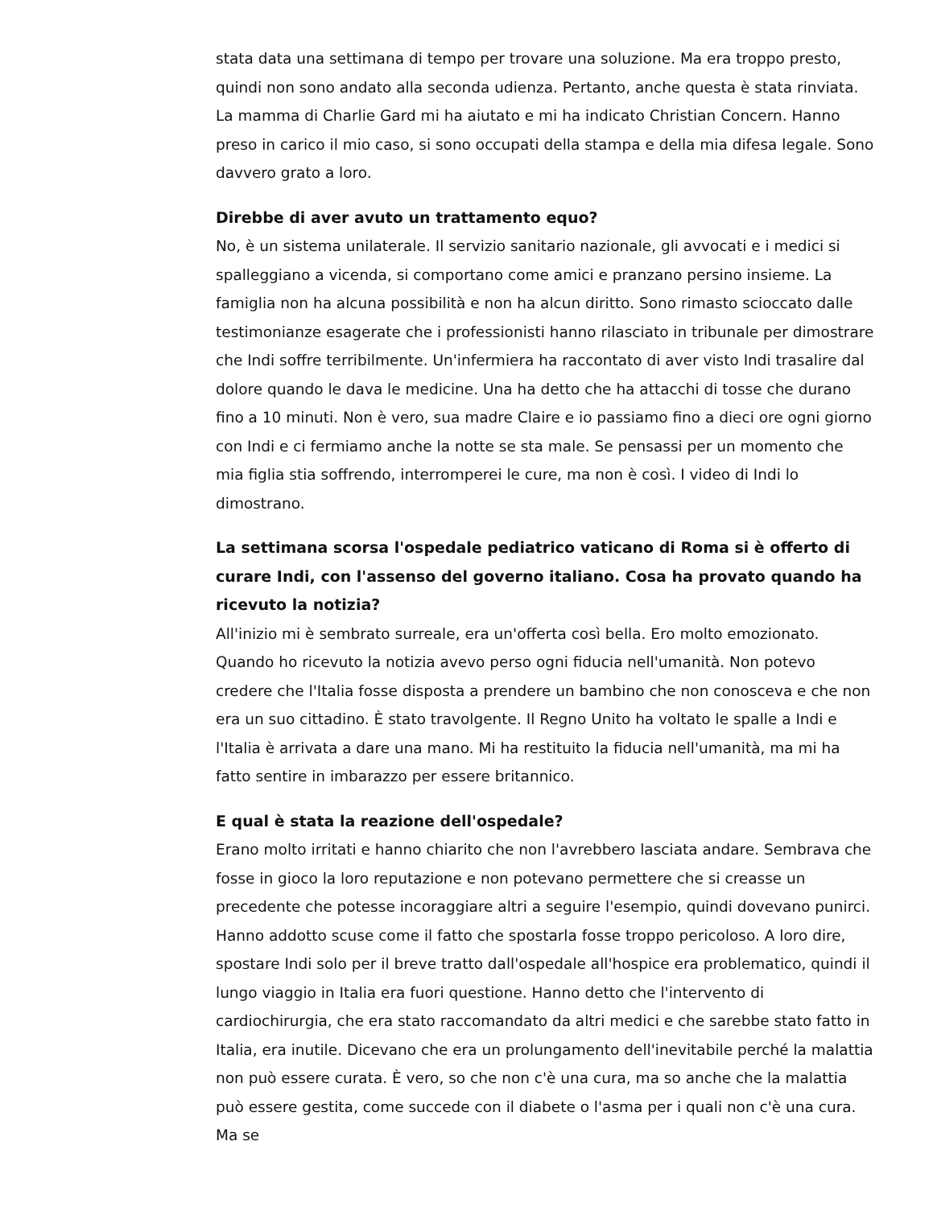stata data una settimana di tempo per trovare una soluzione. Ma era troppo presto, quindi non sono andato alla seconda udienza. Pertanto, anche questa è stata rinviata. La mamma di Charlie Gard mi ha aiutato e mi ha indicato Christian Concern. Hanno preso in carico il mio caso, si sono occupati della stampa e della mia difesa legale. Sono davvero grato a loro.
Direbbe di aver avuto un trattamento equo?
No, è un sistema unilaterale. Il servizio sanitario nazionale, gli avvocati e i medici si spalleggiano a vicenda, si comportano come amici e pranzano persino insieme. La famiglia non ha alcuna possibilità e non ha alcun diritto. Sono rimasto scioccato dalle testimonianze esagerate che i professionisti hanno rilasciato in tribunale per dimostrare che Indi soffre terribilmente. Un'infermiera ha raccontato di aver visto Indi trasalire dal dolore quando le dava le medicine. Una ha detto che ha attacchi di tosse che durano fino a 10 minuti. Non è vero, sua madre Claire e io passiamo fino a dieci ore ogni giorno con Indi e ci fermiamo anche la notte se sta male. Se pensassi per un momento che mia figlia stia soffrendo, interromperei le cure, ma non è così. I video di Indi lo dimostrano.
La settimana scorsa l'ospedale pediatrico vaticano di Roma si è offerto di curare Indi, con l'assenso del governo italiano. Cosa ha provato quando ha ricevuto la notizia?
All'inizio mi è sembrato surreale, era un'offerta così bella. Ero molto emozionato. Quando ho ricevuto la notizia avevo perso ogni fiducia nell'umanità. Non potevo credere che l'Italia fosse disposta a prendere un bambino che non conosceva e che non era un suo cittadino. È stato travolgente. Il Regno Unito ha voltato le spalle a Indi e l'Italia è arrivata a dare una mano. Mi ha restituito la fiducia nell'umanità, ma mi ha fatto sentire in imbarazzo per essere britannico.
E qual è stata la reazione dell'ospedale?
Erano molto irritati e hanno chiarito che non l'avrebbero lasciata andare. Sembrava che fosse in gioco la loro reputazione e non potevano permettere che si creasse un precedente che potesse incoraggiare altri a seguire l'esempio, quindi dovevano punirci. Hanno addotto scuse come il fatto che spostarla fosse troppo pericoloso. A loro dire, spostare Indi solo per il breve tratto dall'ospedale all'hospice era problematico, quindi il lungo viaggio in Italia era fuori questione. Hanno detto che l'intervento di cardiochirurgia, che era stato raccomandato da altri medici e che sarebbe stato fatto in Italia, era inutile. Dicevano che era un prolungamento dell'inevitabile perché la malattia non può essere curata. È vero, so che non c'è una cura, ma so anche che la malattia può essere gestita, come succede con il diabete o l'asma per i quali non c'è una cura. Ma se